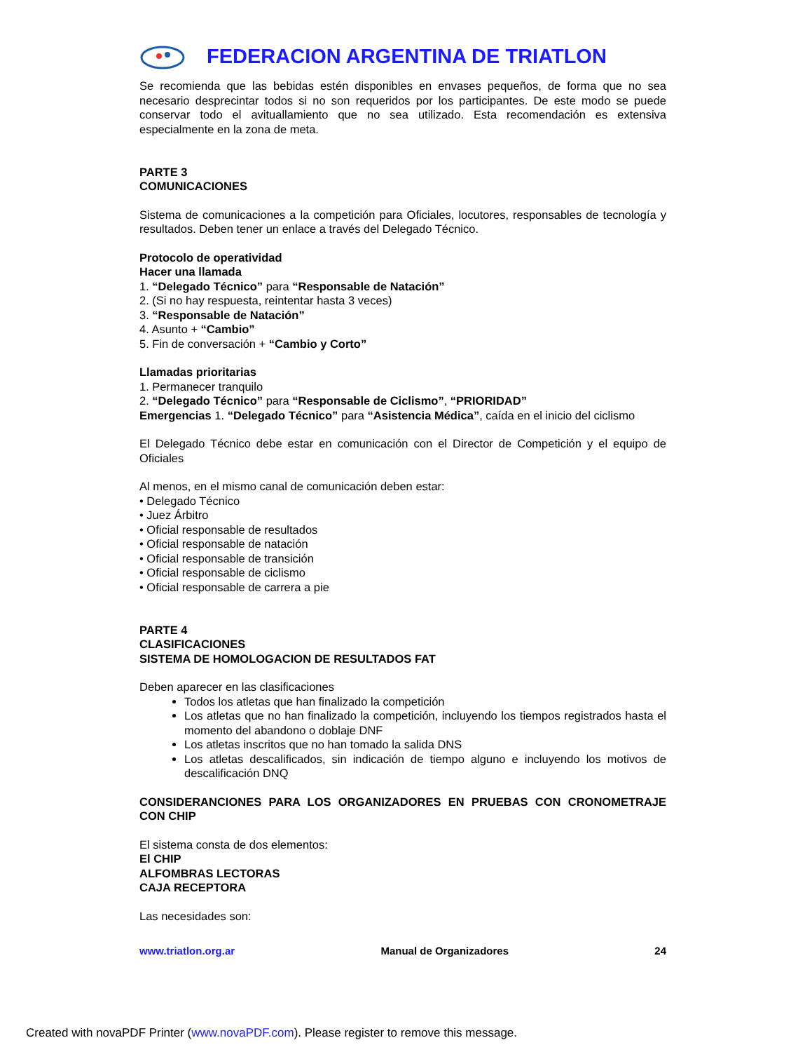FEDERACION ARGENTINA DE TRIATLON
Se recomienda que las bebidas estén disponibles en envases pequeños, de forma que no sea necesario desprecintar todos si no son requeridos por los participantes. De este modo se puede conservar todo el avituallamiento que no sea utilizado. Esta recomendación es extensiva especialmente en la zona de meta.
PARTE 3
COMUNICACIONES
Sistema de comunicaciones a la competición para Oficiales, locutores, responsables de tecnología y resultados. Deben tener un enlace a través del Delegado Técnico.
Protocolo de operatividad
Hacer una llamada
1. “Delegado Técnico” para “Responsable de Natación”
2. (Si no hay respuesta, reintentar hasta 3 veces)
3. “Responsable de Natación”
4. Asunto + “Cambio”
5. Fin de conversación + “Cambio y Corto”
Llamadas prioritarias
1. Permanecer tranquilo
2. “Delegado Técnico” para “Responsable de Ciclismo”, “PRIORIDAD”
Emergencias 1. “Delegado Técnico” para “Asistencia Médica”, caída en el inicio del ciclismo
El Delegado Técnico debe estar en comunicación con el Director de Competición y el equipo de Oficiales
Al menos, en el mismo canal de comunicación deben estar:
• Delegado Técnico
• Juez Árbitro
• Oficial responsable de resultados
• Oficial responsable de natación
• Oficial responsable de transición
• Oficial responsable de ciclismo
• Oficial responsable de carrera a pie
PARTE 4
CLASIFICACIONES
SISTEMA DE HOMOLOGACION DE RESULTADOS FAT
Deben aparecer en las clasificaciones
Todos los atletas que han finalizado la competición
Los atletas que no han finalizado la competición, incluyendo los tiempos registrados hasta el momento del abandono o doblaje DNF
Los atletas inscritos que no han tomado la salida DNS
Los atletas descalificados, sin indicación de tiempo alguno e incluyendo los motivos de descalificación DNQ
CONSIDERANCIONES PARA LOS ORGANIZADORES EN PRUEBAS CON CRONOMETRAJE CON CHIP
El sistema consta de dos elementos:
El CHIP
ALFOMBRAS LECTORAS
CAJA RECEPTORA
Las necesidades son:
www.triatlon.org.ar Manual de Organizadores 24
Created with novaPDF Printer (www.novaPDF.com). Please register to remove this message.